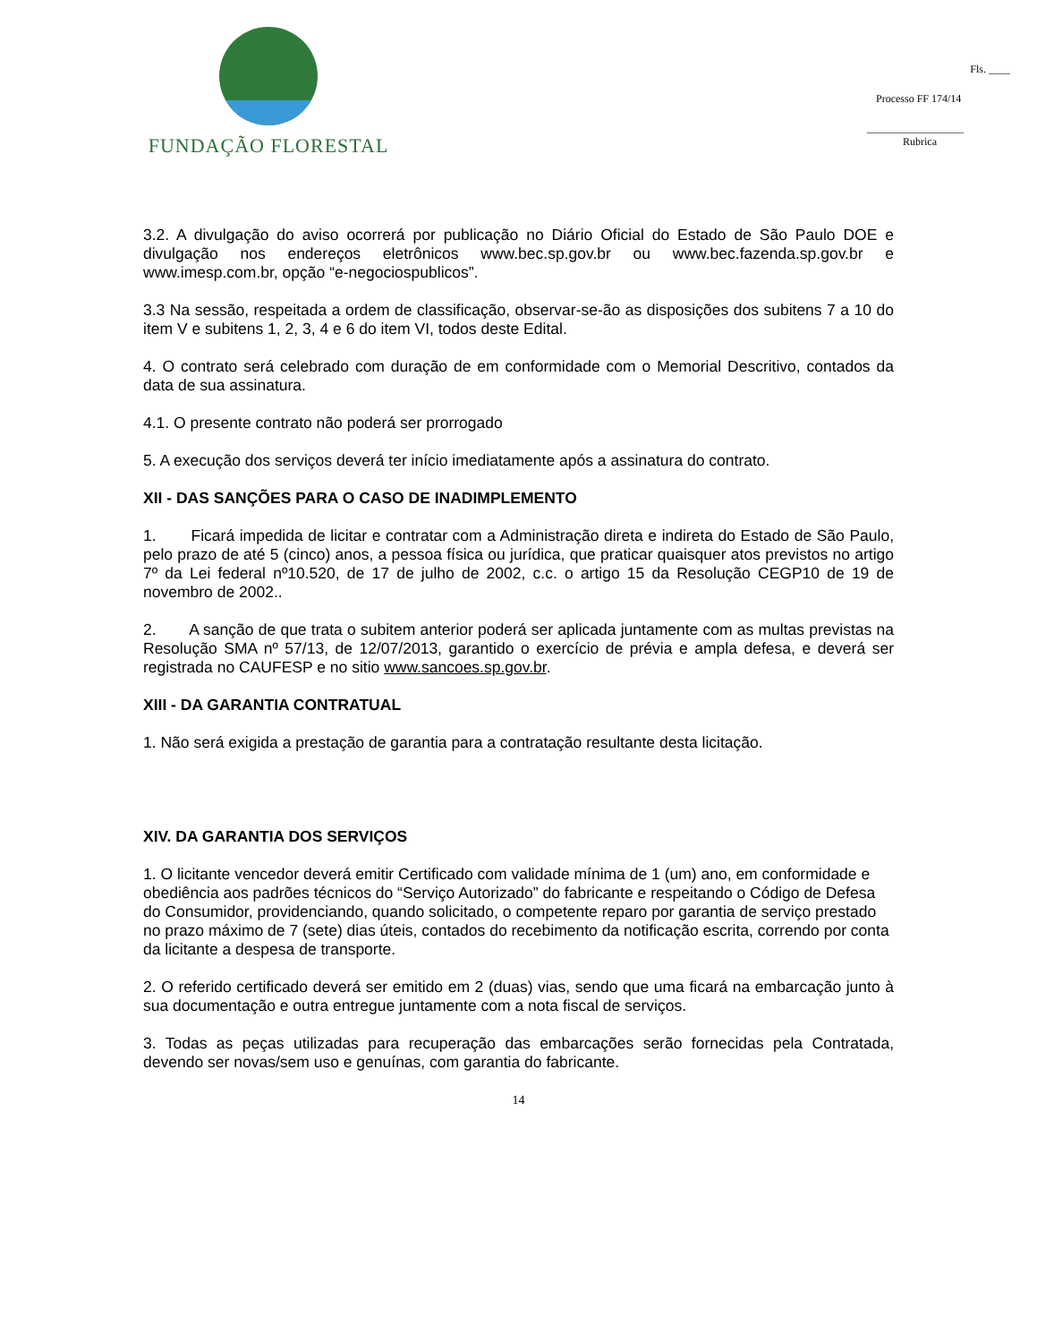FUNDAÇÃO FLORESTAL
Fls. ____
Processo FF 174/14
__________________
Rubrica
3.2. A divulgação do aviso ocorrerá por publicação no Diário Oficial do Estado de São Paulo DOE e divulgação nos endereços eletrônicos www.bec.sp.gov.br ou www.bec.fazenda.sp.gov.br e www.imesp.com.br, opção “e-negociospublicos”.
3.3 Na sessão, respeitada a ordem de classificação, observar-se-ão as disposições dos subitens 7 a 10 do item V e subitens 1, 2, 3, 4 e 6 do item VI, todos deste Edital.
4. O contrato será celebrado com duração de em conformidade com o Memorial Descritivo, contados da data de sua assinatura.
4.1. O presente contrato não poderá ser prorrogado
5. A execução dos serviços deverá ter início imediatamente após a assinatura do contrato.
XII - DAS SANÇÕES PARA O CASO DE INADIMPLEMENTO
1. Ficará impedida de licitar e contratar com a Administração direta e indireta do Estado de São Paulo, pelo prazo de até 5 (cinco) anos, a pessoa física ou jurídica, que praticar quaisquer atos previstos no artigo 7º da Lei federal nº10.520, de 17 de julho de 2002, c.c. o artigo 15 da Resolução CEGP10 de 19 de novembro de 2002..
2. A sanção de que trata o subitem anterior poderá ser aplicada juntamente com as multas previstas na Resolução SMA nº 57/13, de 12/07/2013, garantido o exercício de prévia e ampla defesa, e deverá ser registrada no CAUFESP e no sitio www.sancoes.sp.gov.br.
XIII - DA GARANTIA CONTRATUAL
1. Não será exigida a prestação de garantia para a contratação resultante desta licitação.
XIV. DA GARANTIA DOS SERVIÇOS
1. O licitante vencedor deverá emitir Certificado com validade mínima de 1 (um) ano, em conformidade e obediência aos padrões técnicos do “Serviço Autorizado” do fabricante e respeitando o Código de Defesa do Consumidor, providenciando, quando solicitado, o competente reparo por garantia de serviço prestado no prazo máximo de 7 (sete) dias úteis, contados do recebimento da notificação escrita, correndo por conta da licitante a despesa de transporte.
2. O referido certificado deverá ser emitido em 2 (duas) vias, sendo que uma ficará na embarcação junto à sua documentação e outra entregue juntamente com a nota fiscal de serviços.
3. Todas as peças utilizadas para recuperação das embarcações serão fornecidas pela Contratada, devendo ser novas/sem uso e genuínas, com garantia do fabricante.
14